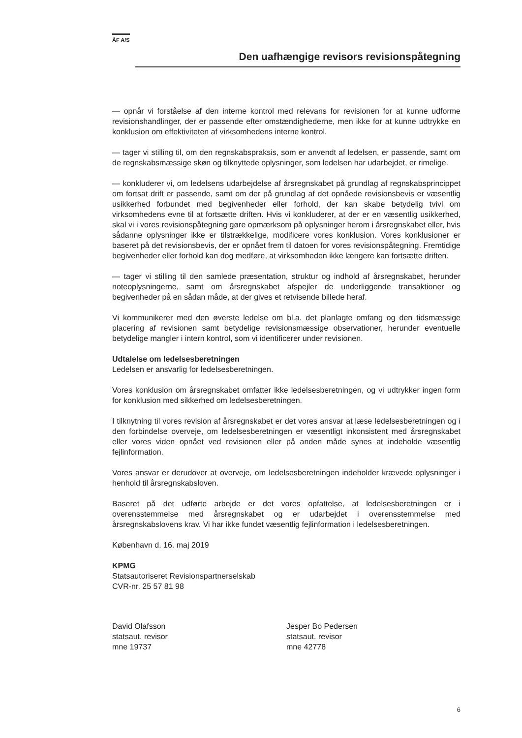ÅF A/S
Den uafhængige revisors revisionspåtegning
— opnår vi forståelse af den interne kontrol med relevans for revisionen for at kunne udforme revisionshandlinger, der er passende efter omstændighederne, men ikke for at kunne udtrykke en konklusion om effektiviteten af virksomhedens interne kontrol.
— tager vi stilling til, om den regnskabspraksis, som er anvendt af ledelsen, er passende, samt om de regnskabsmæssige skøn og tilknyttede oplysninger, som ledelsen har udarbejdet, er rimelige.
— konkluderer vi, om ledelsens udarbejdelse af årsregnskabet på grundlag af regnskabsprincippet om fortsat drift er passende, samt om der på grundlag af det opnåede revisionsbevis er væsentlig usikkerhed forbundet med begivenheder eller forhold, der kan skabe betydelig tvivl om virksomhedens evne til at fortsætte driften. Hvis vi konkluderer, at der er en væsentlig usikkerhed, skal vi i vores revisionspåtegning gøre opmærksom på oplysninger herom i årsregnskabet eller, hvis sådanne oplysninger ikke er tilstrækkelige, modificere vores konklusion. Vores konklusioner er baseret på det revisionsbevis, der er opnået frem til datoen for vores revisionspåtegning. Fremtidige begivenheder eller forhold kan dog medføre, at virksomheden ikke længere kan fortsætte driften.
— tager vi stilling til den samlede præsentation, struktur og indhold af årsregnskabet, herunder noteoplysningerne, samt om årsregnskabet afspejler de underliggende transaktioner og begivenheder på en sådan måde, at der gives et retvisende billede heraf.
Vi kommunikerer med den øverste ledelse om bl.a. det planlagte omfang og den tidsmæssige placering af revisionen samt betydelige revisionsmæssige observationer, herunder eventuelle betydelige mangler i intern kontrol, som vi identificerer under revisionen.
Udtalelse om ledelsesberetningen
Ledelsen er ansvarlig for ledelsesberetningen.
Vores konklusion om årsregnskabet omfatter ikke ledelsesberetningen, og vi udtrykker ingen form for konklusion med sikkerhed om ledelsesberetningen.
I tilknytning til vores revision af årsregnskabet er det vores ansvar at læse ledelsesberetningen og i den forbindelse overveje, om ledelsesberetningen er væsentligt inkonsistent med årsregnskabet eller vores viden opnået ved revisionen eller på anden måde synes at indeholde væsentlig fejlinformation.
Vores ansvar er derudover at overveje, om ledelsesberetningen indeholder krævede oplysninger i henhold til årsregnskabsloven.
Baseret på det udførte arbejde er det vores opfattelse, at ledelsesberetningen er i overensstemmelse med årsregnskabet og er udarbejdet i overensstemmelse med årsregnskabslovens krav. Vi har ikke fundet væsentlig fejlinformation i ledelsesberetningen.
København d. 16. maj 2019
KPMG
Statsautoriseret Revisionspartnerselskab
CVR-nr. 25 57 81 98
David Olafsson
statsaut. revisor
mne 19737
Jesper Bo Pedersen
statsaut. revisor
mne 42778
6